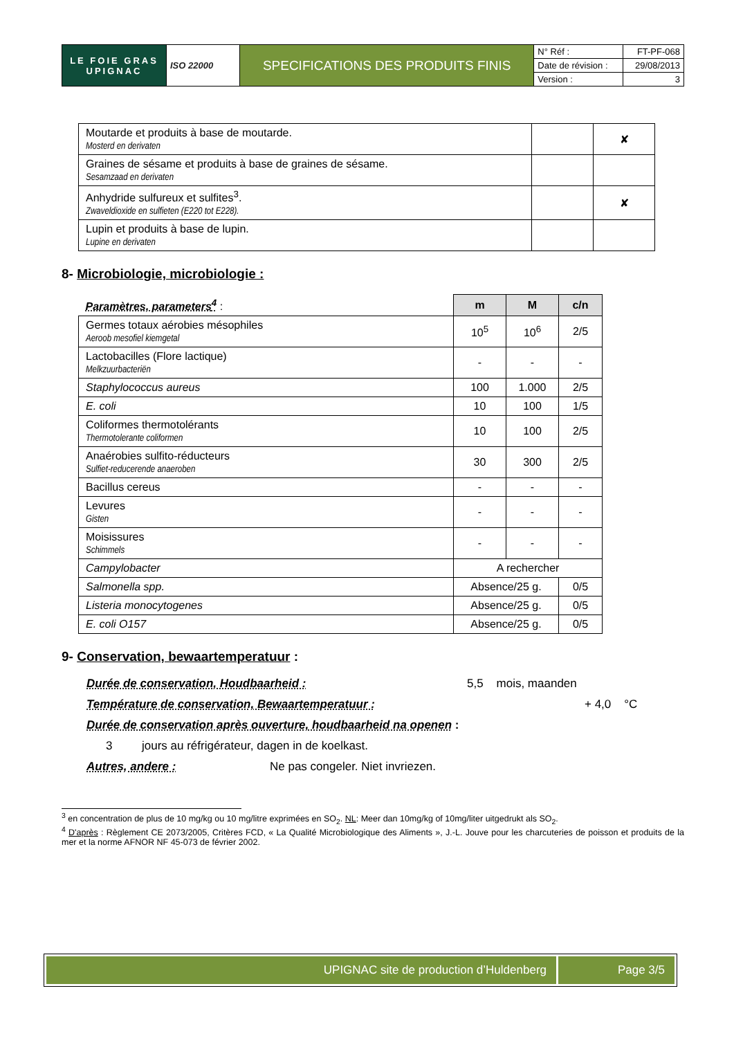| LE FOIE GRAS UPIGNAC | ISO 22000 | SPECIFICATIONS DES PRODUITS FINIS | N° Réf : | FT-PF-068 |
| | | | Date de révision : | 29/08/2013 |
| | | | Version : | 3 |
| Moutarde et produits à base de moutarde. Mosterd en derivaten | | ✘ |
| Graines de sésame et produits à base de graines de sésame. Sesamzaad en derivaten | | |
| Anhydride sulfureux et sulfites<sup>3</sup>. Zwaveldioxide en sulfieten (E220 tot E228). | | ✘ |
| Lupin et produits à base de lupin. Lupine en derivaten | | |
8- Microbiologie, microbiologie :
| Paramètres, parameters<sup>4</sup> : | m | M | c/n |
| Germes totaux aérobies mésophiles Aeroob mesofiel kiemgetal | 10<sup>5</sup> | 10<sup>6</sup> | 2/5 |
| Lactobacilles (Flore lactique) Melkzuurbacteriën | - | - | - |
| Staphylococcus aureus | 100 | 1.000 | 2/5 |
| E. coli | 10 | 100 | 1/5 |
| Coliformes thermotolérants Thermotolerante coliformen | 10 | 100 | 2/5 |
| Anaérobies sulfito-réducteurs Sulfiet-reducerende anaeroben | 30 | 300 | 2/5 |
| Bacillus cereus | - | - | - |
| Levures Gisten | - | - | - |
| Moisissures Schimmels | - | - | - |
| Campylobacter | A rechercher | | |
| Salmonella spp. | Absence/25 g. | | 0/5 |
| Listeria monocytogenes | Absence/25 g. | | 0/5 |
| E. coli O157 | Absence/25 g. | | 0/5 |
9- Conservation, bewaartemperatuur :
Durée de conservation, Houdbaarheid : 5,5 mois, maanden
Température de conservation, Bewaartemperatuur : + 4,0 °C
Durée de conservation après ouverture, houdbaarheid na openen :
3 jours au réfrigérateur, dagen in de koelkast.
Autres, andere : Ne pas congeler. Niet invriezen.
<sup>3</sup> en concentration de plus de 10 mg/kg ou 10 mg/litre exprimées en SO<sub>2</sub>. NL: Meer dan 10mg/kg of 10mg/liter uitgedrukt als SO<sub>2</sub>.
<sup>4</sup> D'après : Règlement CE 2073/2005, Critères FCD, « La Qualité Microbiologique des Aliments », J.-L. Jouve pour les charcuteries de poisson et produits de la mer et la norme AFNOR NF 45-073 de février 2002.
UPIGNAC site de production d’Huldenberg
Page 3/5